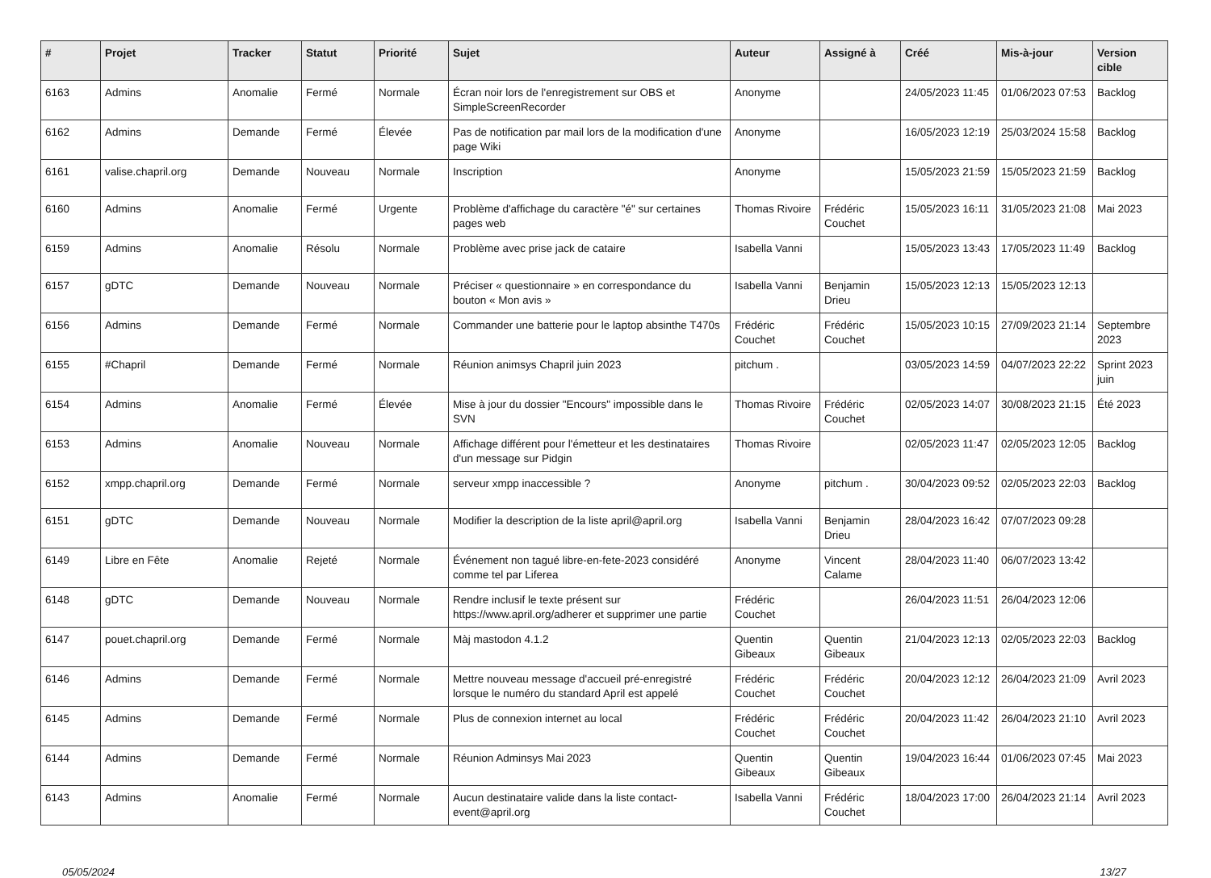| # | Projet | Tracker | Statut | Priorité | Sujet | Auteur | Assigné à | Créé | Mis-à-jour | Version cible |
| --- | --- | --- | --- | --- | --- | --- | --- | --- | --- | --- |
| 6163 | Admins | Anomalie | Fermé | Normale | Écran noir lors de l'enregistrement sur OBS et SimpleScreenRecorder | Anonyme | | 24/05/2023 11:45 | 01/06/2023 07:53 | Backlog |
| 6162 | Admins | Demande | Fermé | Élevée | Pas de notification par mail lors de la modification d'une page Wiki | Anonyme | | 16/05/2023 12:19 | 25/03/2024 15:58 | Backlog |
| 6161 | valise.chapril.org | Demande | Nouveau | Normale | Inscription | Anonyme | | 15/05/2023 21:59 | 15/05/2023 21:59 | Backlog |
| 6160 | Admins | Anomalie | Fermé | Urgente | Problème d'affichage du caractère "é" sur certaines pages web | Thomas Rivoire | Frédéric Couchet | 15/05/2023 16:11 | 31/05/2023 21:08 | Mai 2023 |
| 6159 | Admins | Anomalie | Résolu | Normale | Problème avec prise jack de cataire | Isabella Vanni | | 15/05/2023 13:43 | 17/05/2023 11:49 | Backlog |
| 6157 | gDTC | Demande | Nouveau | Normale | Préciser « questionnaire » en correspondance du bouton « Mon avis » | Isabella Vanni | Benjamin Drieu | 15/05/2023 12:13 | 15/05/2023 12:13 | |
| 6156 | Admins | Demande | Fermé | Normale | Commander une batterie pour le laptop absinthe T470s | Frédéric Couchet | Frédéric Couchet | 15/05/2023 10:15 | 27/09/2023 21:14 | Septembre 2023 |
| 6155 | #Chapril | Demande | Fermé | Normale | Réunion animsys Chapril juin 2023 | pitchum . | | 03/05/2023 14:59 | 04/07/2023 22:22 | Sprint 2023 juin |
| 6154 | Admins | Anomalie | Fermé | Élevée | Mise à jour du dossier "Encours" impossible dans le SVN | Thomas Rivoire | Frédéric Couchet | 02/05/2023 14:07 | 30/08/2023 21:15 | Été 2023 |
| 6153 | Admins | Anomalie | Nouveau | Normale | Affichage différent pour l'émetteur et les destinataires d'un message sur Pidgin | Thomas Rivoire | | 02/05/2023 11:47 | 02/05/2023 12:05 | Backlog |
| 6152 | xmpp.chapril.org | Demande | Fermé | Normale | serveur xmpp inaccessible ? | Anonyme | pitchum . | 30/04/2023 09:52 | 02/05/2023 22:03 | Backlog |
| 6151 | gDTC | Demande | Nouveau | Normale | Modifier la description de la liste april@april.org | Isabella Vanni | Benjamin Drieu | 28/04/2023 16:42 | 07/07/2023 09:28 | |
| 6149 | Libre en Fête | Anomalie | Rejeté | Normale | Événement non tagué libre-en-fete-2023 considéré comme tel par Liferea | Anonyme | Vincent Calame | 28/04/2023 11:40 | 06/07/2023 13:42 | |
| 6148 | gDTC | Demande | Nouveau | Normale | Rendre inclusif le texte présent sur https://www.april.org/adherer et supprimer une partie | Frédéric Couchet | | 26/04/2023 11:51 | 26/04/2023 12:06 | |
| 6147 | pouet.chapril.org | Demande | Fermé | Normale | Màj mastodon 4.1.2 | Quentin Gibeaux | Quentin Gibeaux | 21/04/2023 12:13 | 02/05/2023 22:03 | Backlog |
| 6146 | Admins | Demande | Fermé | Normale | Mettre nouveau message d'accueil pré-enregistré lorsque le numéro du standard April est appelé | Frédéric Couchet | Frédéric Couchet | 20/04/2023 12:12 | 26/04/2023 21:09 | Avril 2023 |
| 6145 | Admins | Demande | Fermé | Normale | Plus de connexion internet au local | Frédéric Couchet | Frédéric Couchet | 20/04/2023 11:42 | 26/04/2023 21:10 | Avril 2023 |
| 6144 | Admins | Demande | Fermé | Normale | Réunion Adminsys Mai 2023 | Quentin Gibeaux | Quentin Gibeaux | 19/04/2023 16:44 | 01/06/2023 07:45 | Mai 2023 |
| 6143 | Admins | Anomalie | Fermé | Normale | Aucun destinataire valide dans la liste contact-event@april.org | Isabella Vanni | Frédéric Couchet | 18/04/2023 17:00 | 26/04/2023 21:14 | Avril 2023 |
05/05/2024 13/27